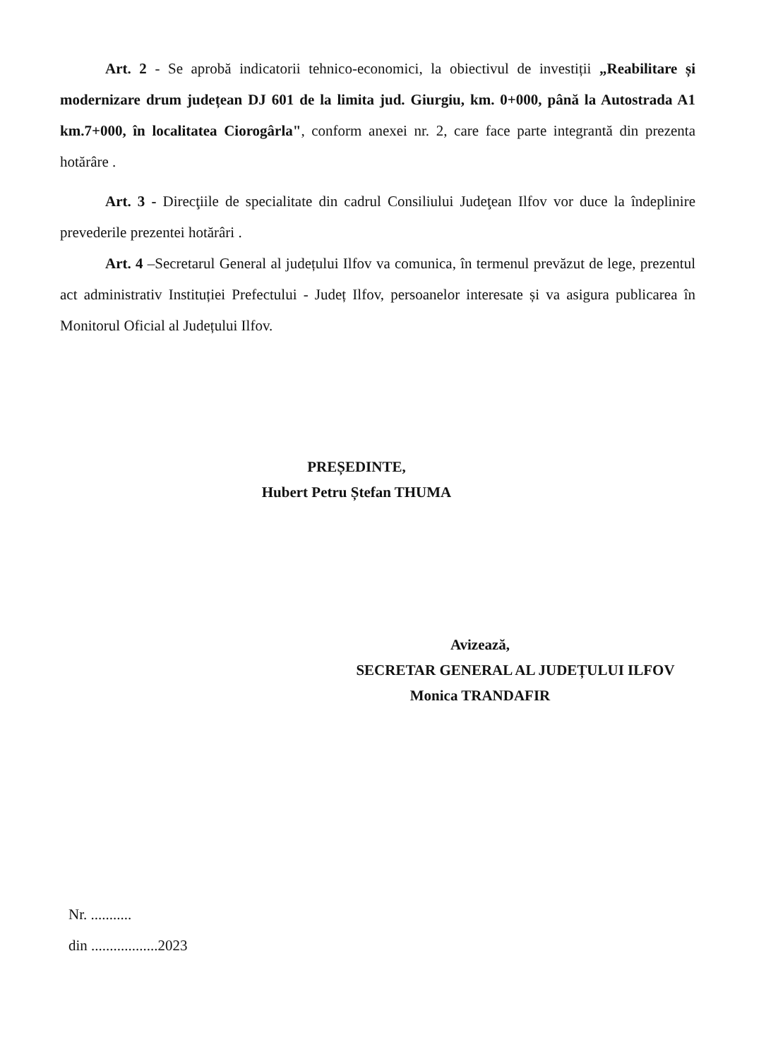Art. 2 - Se aprobă indicatorii tehnico-economici, la obiectivul de investiții „Reabilitare și modernizare drum județean DJ 601 de la limita jud. Giurgiu, km. 0+000, până la Autostrada A1 km.7+000, în localitatea Ciorogârla", conform anexei nr. 2, care face parte integrantă din prezenta hotărâre .
Art. 3 - Direcţiile de specialitate din cadrul Consiliului Judeţean Ilfov vor duce la îndeplinire prevederile prezentei hotărâri .
Art. 4 –Secretarul General al județului Ilfov va comunica, în termenul prevăzut de lege, prezentul act administrativ Instituției Prefectului - Județ Ilfov, persoanelor interesate și va asigura publicarea în Monitorul Oficial al Județului Ilfov.
PREȘEDINTE,
Hubert Petru Ștefan THUMA
Avizează,
SECRETAR GENERAL AL JUDEȚULUI ILFOV
Monica TRANDAFIR
Nr. ...........
din ..................2023